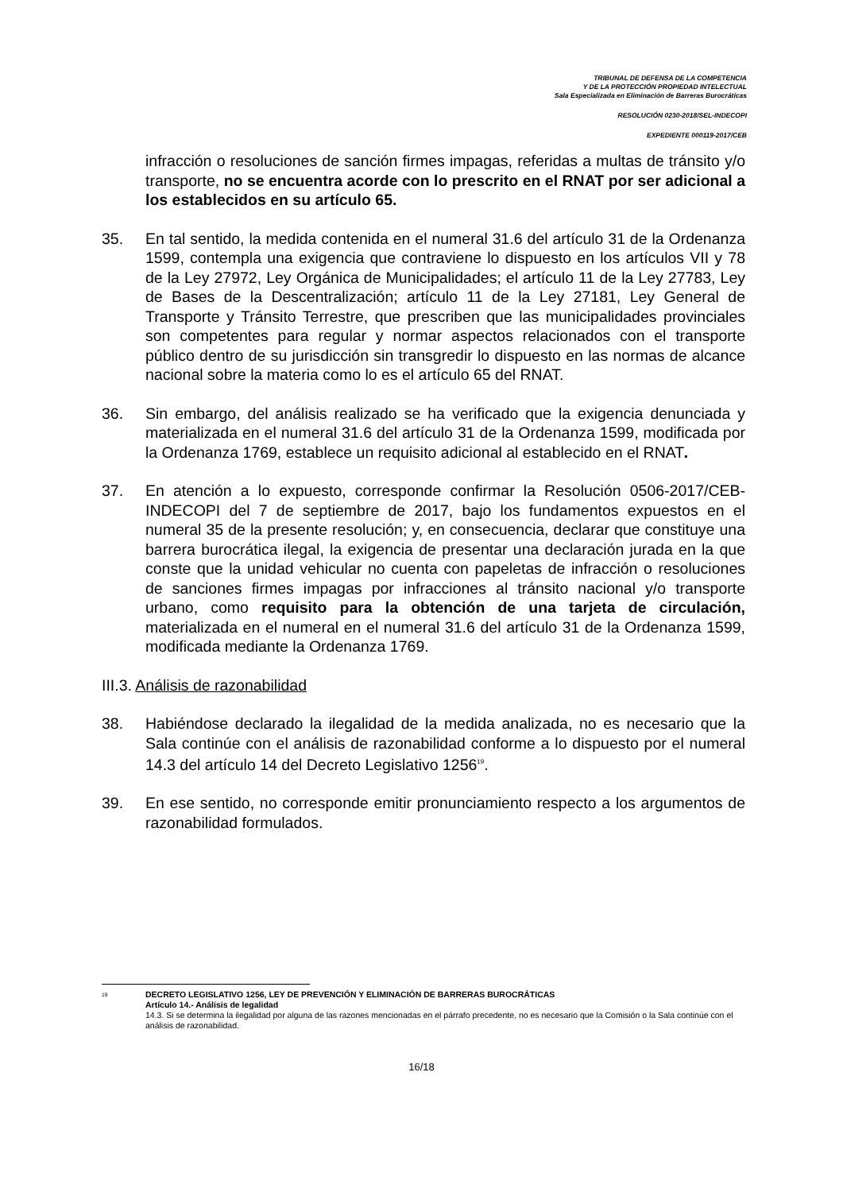TRIBUNAL DE DEFENSA DE LA COMPETENCIA
Y DE LA PROTECCIÓN PROPIEDAD INTELECTUAL
Sala Especializada en Eliminación de Barreras Burocráticas
RESOLUCIÓN 0230-2018/SEL-INDECOPI
EXPEDIENTE 000119-2017/CEB
infracción o resoluciones de sanción firmes impagas, referidas a multas de tránsito y/o transporte, no se encuentra acorde con lo prescrito en el RNAT por ser adicional a los establecidos en su artículo 65.
35. En tal sentido, la medida contenida en el numeral 31.6 del artículo 31 de la Ordenanza 1599, contempla una exigencia que contraviene lo dispuesto en los artículos VII y 78 de la Ley 27972, Ley Orgánica de Municipalidades; el artículo 11 de la Ley 27783, Ley de Bases de la Descentralización; artículo 11 de la Ley 27181, Ley General de Transporte y Tránsito Terrestre, que prescriben que las municipalidades provinciales son competentes para regular y normar aspectos relacionados con el transporte público dentro de su jurisdicción sin transgredir lo dispuesto en las normas de alcance nacional sobre la materia como lo es el artículo 65 del RNAT.
36. Sin embargo, del análisis realizado se ha verificado que la exigencia denunciada y materializada en el numeral 31.6 del artículo 31 de la Ordenanza 1599, modificada por la Ordenanza 1769, establece un requisito adicional al establecido en el RNAT.
37. En atención a lo expuesto, corresponde confirmar la Resolución 0506-2017/CEB-INDECOPI del 7 de septiembre de 2017, bajo los fundamentos expuestos en el numeral 35 de la presente resolución; y, en consecuencia, declarar que constituye una barrera burocrática ilegal, la exigencia de presentar una declaración jurada en la que conste que la unidad vehicular no cuenta con papeletas de infracción o resoluciones de sanciones firmes impagas por infracciones al tránsito nacional y/o transporte urbano, como requisito para la obtención de una tarjeta de circulación, materializada en el numeral en el numeral 31.6 del artículo 31 de la Ordenanza 1599, modificada mediante la Ordenanza 1769.
III.3. Análisis de razonabilidad
38. Habiéndose declarado la ilegalidad de la medida analizada, no es necesario que la Sala continúe con el análisis de razonabilidad conforme a lo dispuesto por el numeral 14.3 del artículo 14 del Decreto Legislativo 1256<sup>19</sup>.
39. En ese sentido, no corresponde emitir pronunciamiento respecto a los argumentos de razonabilidad formulados.
<sup>19</sup> DECRETO LEGISLATIVO 1256, LEY DE PREVENCIÓN Y ELIMINACIÓN DE BARRERAS BUROCRÁTICAS
Artículo 14.- Análisis de legalidad
14.3. Si se determina la ilegalidad por alguna de las razones mencionadas en el párrafo precedente, no es necesario que la Comisión o la Sala continúe con el análisis de razonabilidad.
16/18